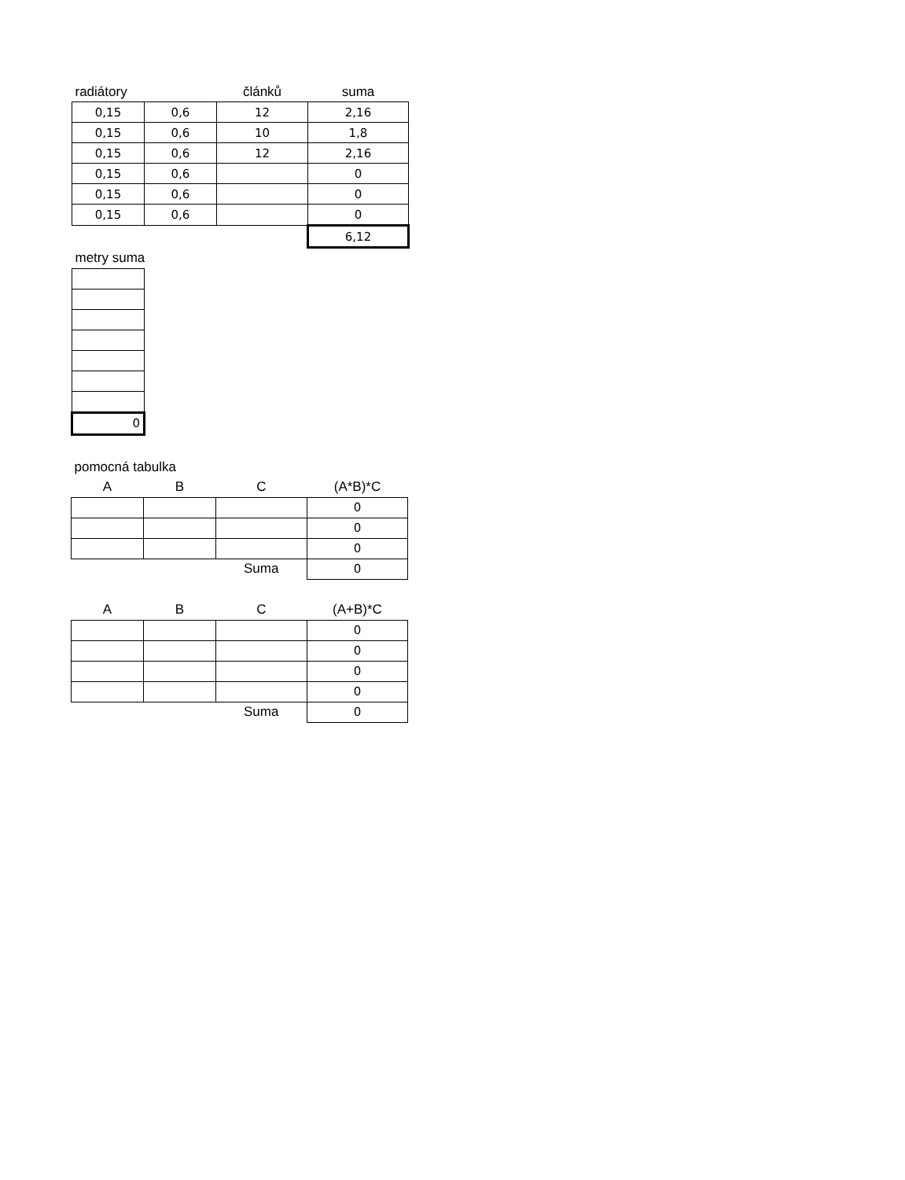| radiátory | | článků | suma |
| --- | --- | --- | --- |
| 0,15 | 0,6 | 12 | 2,16 |
| 0,15 | 0,6 | 10 | 1,8 |
| 0,15 | 0,6 | 12 | 2,16 |
| 0,15 | 0,6 | | 0 |
| 0,15 | 0,6 | | 0 |
| 0,15 | 0,6 | | 0 |
| | | | 6,12 |
| metry suma | | | |
| 0 | | | |
| pomocná tabulka | | | |
| --- | --- | --- | --- |
| A | B | C | (A*B)*C |
| | | | 0 |
| | | | 0 |
| | | | 0 |
| | | Suma | 0 |
| A | B | C | (A+B)*C |
| --- | --- | --- | --- |
| | | | 0 |
| | | | 0 |
| | | | 0 |
| | | | 0 |
| | | Suma | 0 |